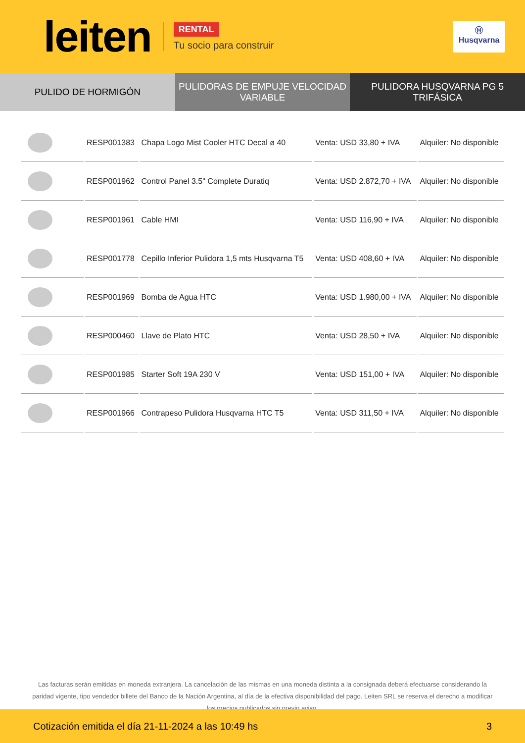leiten
RENTAL
Tu socio para construir
Ⓗ
Husqvarna
PULIDO DE HORMIGÓN PULIDORAS DE EMPUJE VELOCIDAD VARIABLE
PULIDORA HUSQVARNA PG 5 TRIFÁSICA
| | RESP001383 | Chapa Logo Mist Cooler HTC Decal ø 40 | Venta: USD 33,80 + IVA | Alquiler: No disponible |
| | RESP001962 | Control Panel 3.5" Complete Duratiq | Venta: USD 2.872,70 + IVA | Alquiler: No disponible |
| | RESP001961 | Cable HMI | Venta: USD 116,90 + IVA | Alquiler: No disponible |
| | RESP001778 | Cepillo Inferior Pulidora 1,5 mts Husqvarna T5 | Venta: USD 408,60 + IVA | Alquiler: No disponible |
| | RESP001969 | Bomba de Agua HTC | Venta: USD 1.980,00 + IVA | Alquiler: No disponible |
| | RESP000460 | Llave de Plato HTC | Venta: USD 28,50 + IVA | Alquiler: No disponible |
| | RESP001985 | Starter Soft 19A 230 V | Venta: USD 151,00 + IVA | Alquiler: No disponible |
| | RESP001966 | Contrapeso Pulidora Husqvarna HTC T5 | Venta: USD 311,50 + IVA | Alquiler: No disponible |
Las facturas serán emitidas en moneda extranjera. La cancelación de las mismas en una moneda distinta a la consignada deberá efectuarse considerando la paridad vigente, tipo vendedor billete del Banco de la Nación Argentina, al día de la efectiva disponibilidad del pago. Leiten SRL se reserva el derecho a modificar los precios publicados sin previo aviso.
Cotización emitida el día 21-11-2024 a las 10:49 hs 3